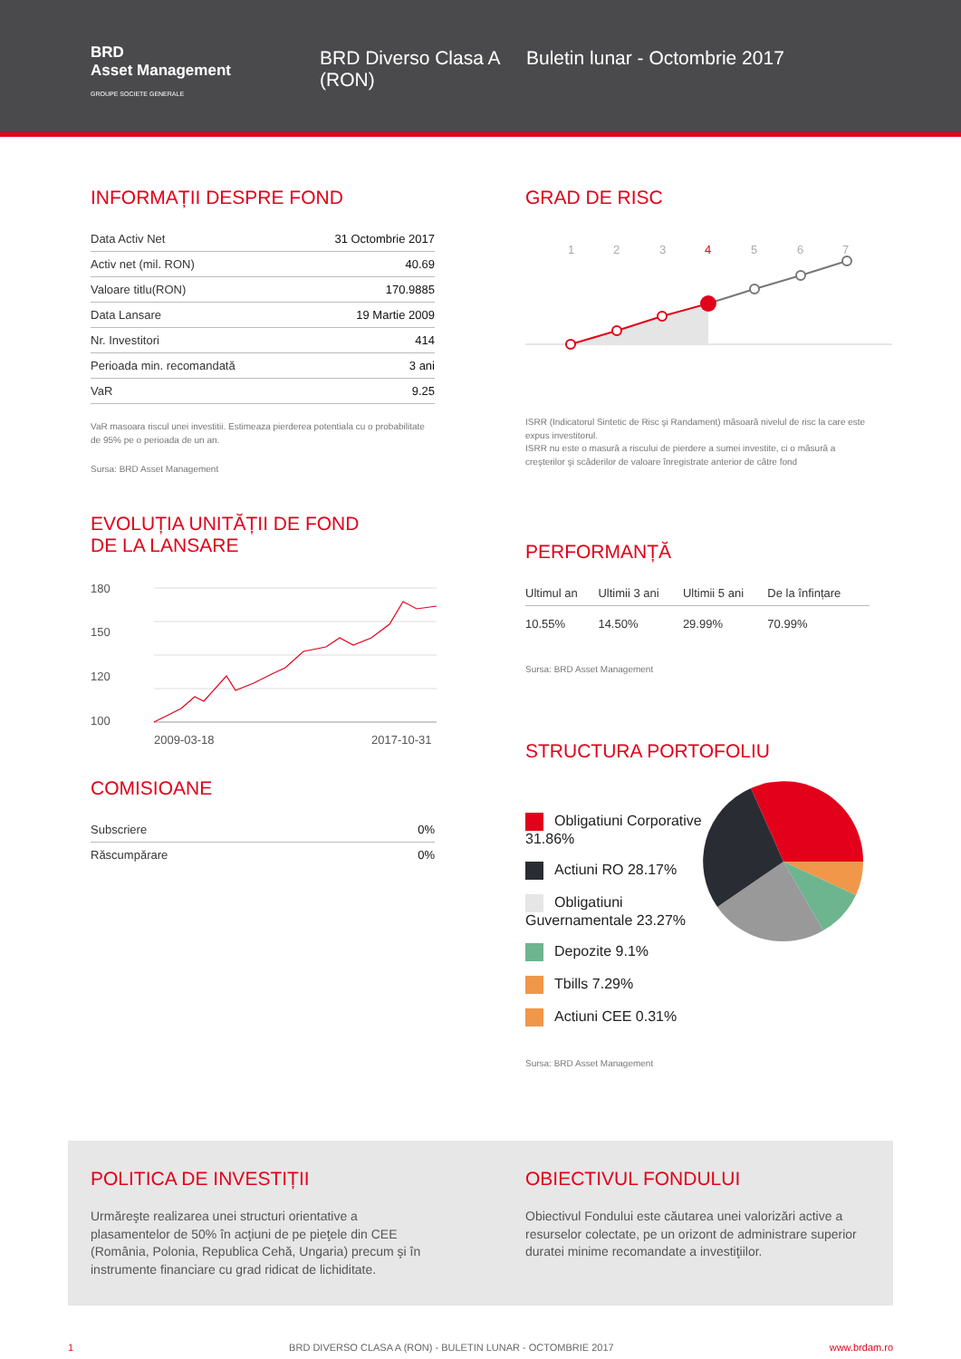BRD
Asset Management
GROUPE SOCIETE GENERALE
BRD Diverso Clasa A (RON)
Buletin lunar - Octombrie 2017
INFORMAȚII DESPRE FOND
| Data Activ Net | 31 Octombrie 2017 |
| Activ net (mil. RON) | 40.69 |
| Valoare titlu(RON) | 170.9885 |
| Data Lansare | 19 Martie 2009 |
| Nr. Investitori | 414 |
| Perioada min. recomandată | 3 ani |
| VaR | 9.25 |
VaR masoara riscul unei investitii. Estimeaza pierderea potentiala cu o probabilitate de 95% pe o perioada de un an.
Sursa: BRD Asset Management
EVOLUȚIA UNITĂȚII DE FOND
DE LA LANSARE
180
150
120
100
2009-03-18
2017-10-31
COMISIOANE
| Subscriere | 0% |
| Răscumpărare | 0% |
GRAD DE RISC
1
2
3
4
5
6
7
ISRR (Indicatorul Sintetic de Risc şi Randament) măsoară nivelul de risc la care este expus investitorul.
ISRR nu este o masură a riscului de pierdere a sumei investite, ci o măsură a creşterilor şi scăderilor de valoare înregistrate anterior de către fond
PERFORMANȚĂ
| Ultimul an | Ultimii 3 ani | Ultimii 5 ani | De la înfințare |
| 10.55% | 14.50% | 29.99% | 70.99% |
Sursa: BRD Asset Management
STRUCTURA PORTOFOLIU
Obligatiuni Corporative 31.86%
Actiuni RO 28.17%
Obligatiuni Guvernamentale 23.27%
Depozite 9.1%
Tbills 7.29%
Actiuni CEE 0.31%
Sursa: BRD Asset Management
POLITICA DE INVESTIȚII
Urmăreşte realizarea unei structuri orientative a plasamentelor de 50% în acţiuni de pe pieţele din CEE (România, Polonia, Republica Cehă, Ungaria) precum şi în instrumente financiare cu grad ridicat de lichiditate.
OBIECTIVUL FONDULUI
Obiectivul Fondului este căutarea unei valorizări active a resurselor colectate, pe un orizont de administrare superior duratei minime recomandate a investiţiilor.
1 BRD DIVERSO CLASA A (RON) - BULETIN LUNAR - OCTOMBRIE 2017 www.brdam.ro